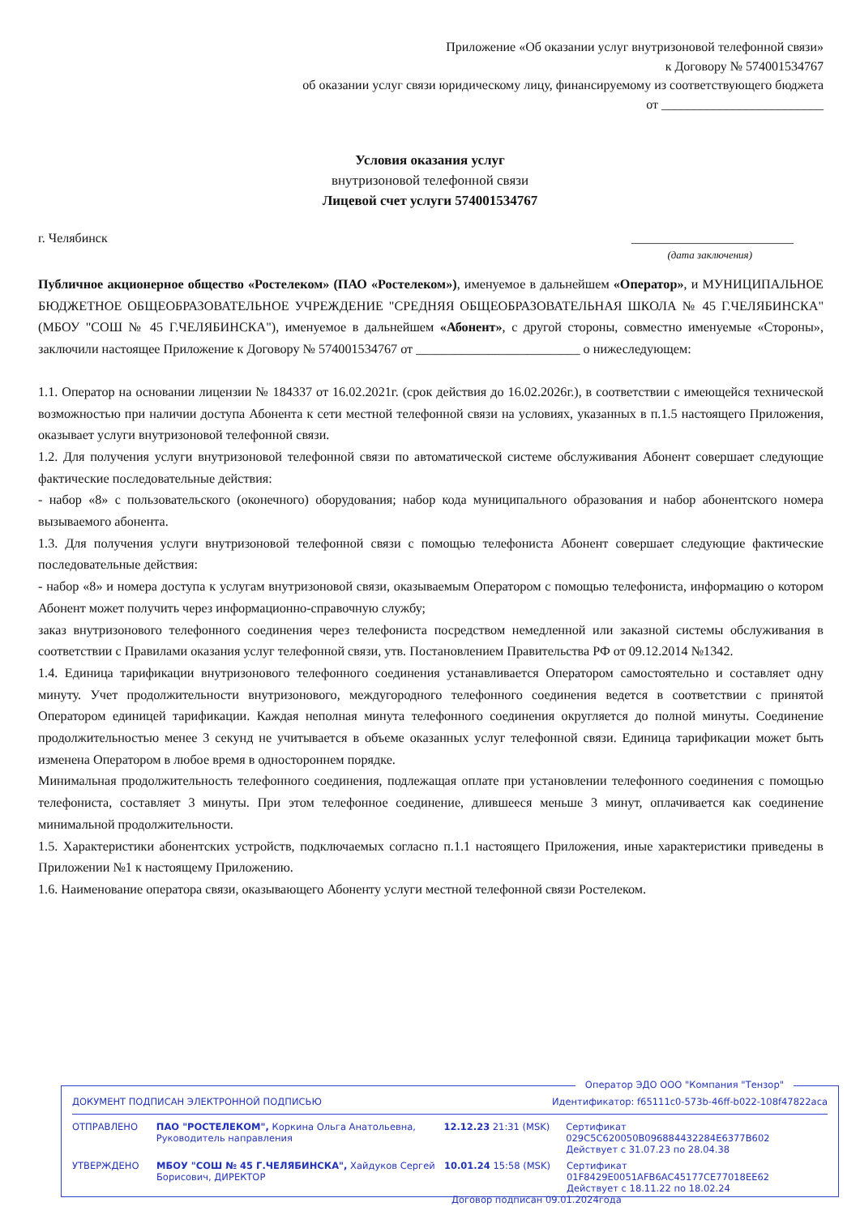Приложение «Об оказании услуг внутризоновой телефонной связи»
к Договору № 574001534767
об оказании услуг связи юридическому лицу, финансируемому из соответствующего бюджета
от _________________________
Условия оказания услуг
внутризоновой телефонной связи
Лицевой счет услуги 574001534767
г. Челябинск _________________________
(дата заключения)
Публичное акционерное общество «Ростелеком» (ПАО «Ростелеком»), именуемое в дальнейшем «Оператор», и МУНИЦИПАЛЬНОЕ БЮДЖЕТНОЕ ОБЩЕОБРАЗОВАТЕЛЬНОЕ УЧРЕЖДЕНИЕ "СРЕДНЯЯ ОБЩЕОБРАЗОВАТЕЛЬНАЯ ШКОЛА № 45 Г.ЧЕЛЯБИНСКА" (МБОУ "СОШ № 45 Г.ЧЕЛЯБИНСКА"), именуемое в дальнейшем «Абонент», с другой стороны, совместно именуемые «Стороны», заключили настоящее Приложение к Договору № 574001534767 от _________________________ о нижеследующем:
1.1. Оператор на основании лицензии № 184337 от 16.02.2021г. (срок действия до 16.02.2026г.), в соответствии с имеющейся технической возможностью при наличии доступа Абонента к сети местной телефонной связи на условиях, указанных в п.1.5 настоящего Приложения, оказывает услуги внутризоновой телефонной связи.
1.2. Для получения услуги внутризоновой телефонной связи по автоматической системе обслуживания Абонент совершает следующие фактические последовательные действия:
- набор «8» с пользовательского (оконечного) оборудования; набор кода муниципального образования и набор абонентского номера вызываемого абонента.
1.3. Для получения услуги внутризоновой телефонной связи с помощью телефониста Абонент совершает следующие фактические последовательные действия:
- набор «8» и номера доступа к услугам внутризоновой связи, оказываемым Оператором с помощью телефониста, информацию о котором Абонент может получить через информационно-справочную службу;
заказ внутризонового телефонного соединения через телефониста посредством немедленной или заказной системы обслуживания в соответствии с Правилами оказания услуг телефонной связи, утв. Постановлением Правительства РФ от 09.12.2014 №1342.
1.4. Единица тарификации внутризонового телефонного соединения устанавливается Оператором самостоятельно и составляет одну минуту. Учет продолжительности внутризонового, междугородного телефонного соединения ведется в соответствии с принятой Оператором единицей тарификации. Каждая неполная минута телефонного соединения округляется до полной минуты. Соединение продолжительностью менее 3 секунд не учитывается в объеме оказанных услуг телефонной связи. Единица тарификации может быть изменена Оператором в любое время в одностороннем порядке.
Минимальная продолжительность телефонного соединения, подлежащая оплате при установлении телефонного соединения с помощью телефониста, составляет 3 минуты. При этом телефонное соединение, длившееся меньше 3 минут, оплачивается как соединение минимальной продолжительности.
1.5. Характеристики абонентских устройств, подключаемых согласно п.1.1 настоящего Приложения, иные характеристики приведены в Приложении №1 к настоящему Приложению.
1.6. Наименование оператора связи, оказывающего Абоненту услуги местной телефонной связи Ростелеком.
Оператор ЭДО ООО "Компания "Тензор"
ДОКУМЕНТ ПОДПИСАН ЭЛЕКТРОННОЙ ПОДПИСЬЮ Идентификатор: f65111c0-573b-46ff-b022-108f47822aca
ОТПРАВЛЕНО ПАО "РОСТЕЛЕКОМ", Коркина Ольга Анатольевна, Руководитель направления 12.12.23 21:31 (MSK) Сертификат 029C5C620050B096884432284E6377B602
Действует с 31.07.23 по 28.04.38
УТВЕРЖДЕНО МБОУ "СОШ № 45 Г.ЧЕЛЯБИНСКА", Хайдуков Сергей Борисович, ДИРЕКТОР 10.01.24 15:58 (MSK) Сертификат 01F8429E0051AFB6AC45177CE77018EE62
Действует с 18.11.22 по 18.02.24
Договор подписан 09.01.2024года